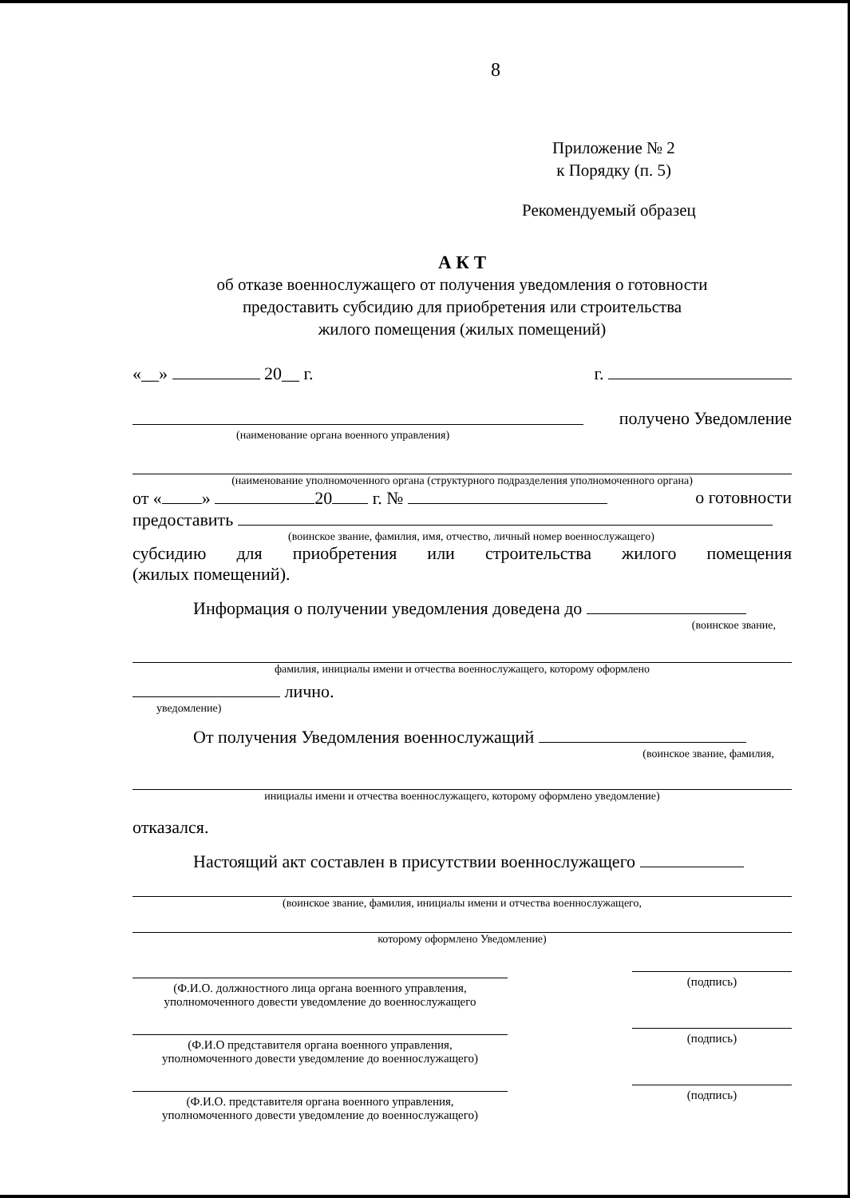8
Приложение № 2
к Порядку (п. 5)
Рекомендуемый образец
А К Т
об отказе военнослужащего от получения уведомления о готовности
предоставить субсидию для приобретения или строительства
жилого помещения (жилых помещений)
«__» 20__ г. г.
получено Уведомление
(наименование органа военного управления)
(наименование уполномоченного органа (структурного подразделения уполномоченного органа)
от « » 20 г. № о готовности
предоставить
(воинское звание, фамилия, имя, отчество, личный номер военнослужащего)
субсидию для приобретения или строительства жилого помещения
(жилых помещений).
Информация о получении уведомления доведена до
(воинское звание,
фамилия, инициалы имени и отчества военнослужащего, которому оформлено
лично.
уведомление)
От получения Уведомления военнослужащий
(воинское звание, фамилия,
инициалы имени и отчества военнослужащего, которому оформлено уведомление)
отказался.
Настоящий акт составлен в присутствии военнослужащего
(воинское звание, фамилия, инициалы имени и отчества военнослужащего,
которому оформлено Уведомление)
(Ф.И.О. должностного лица органа военного управления,
уполномоченного довести уведомление до военнослужащего
(подпись)
(Ф.И.О представителя органа военного управления,
уполномоченного довести уведомление до военнослужащего)
(подпись)
(Ф.И.О. представителя органа военного управления,
уполномоченного довести уведомление до военнослужащего)
(подпись)